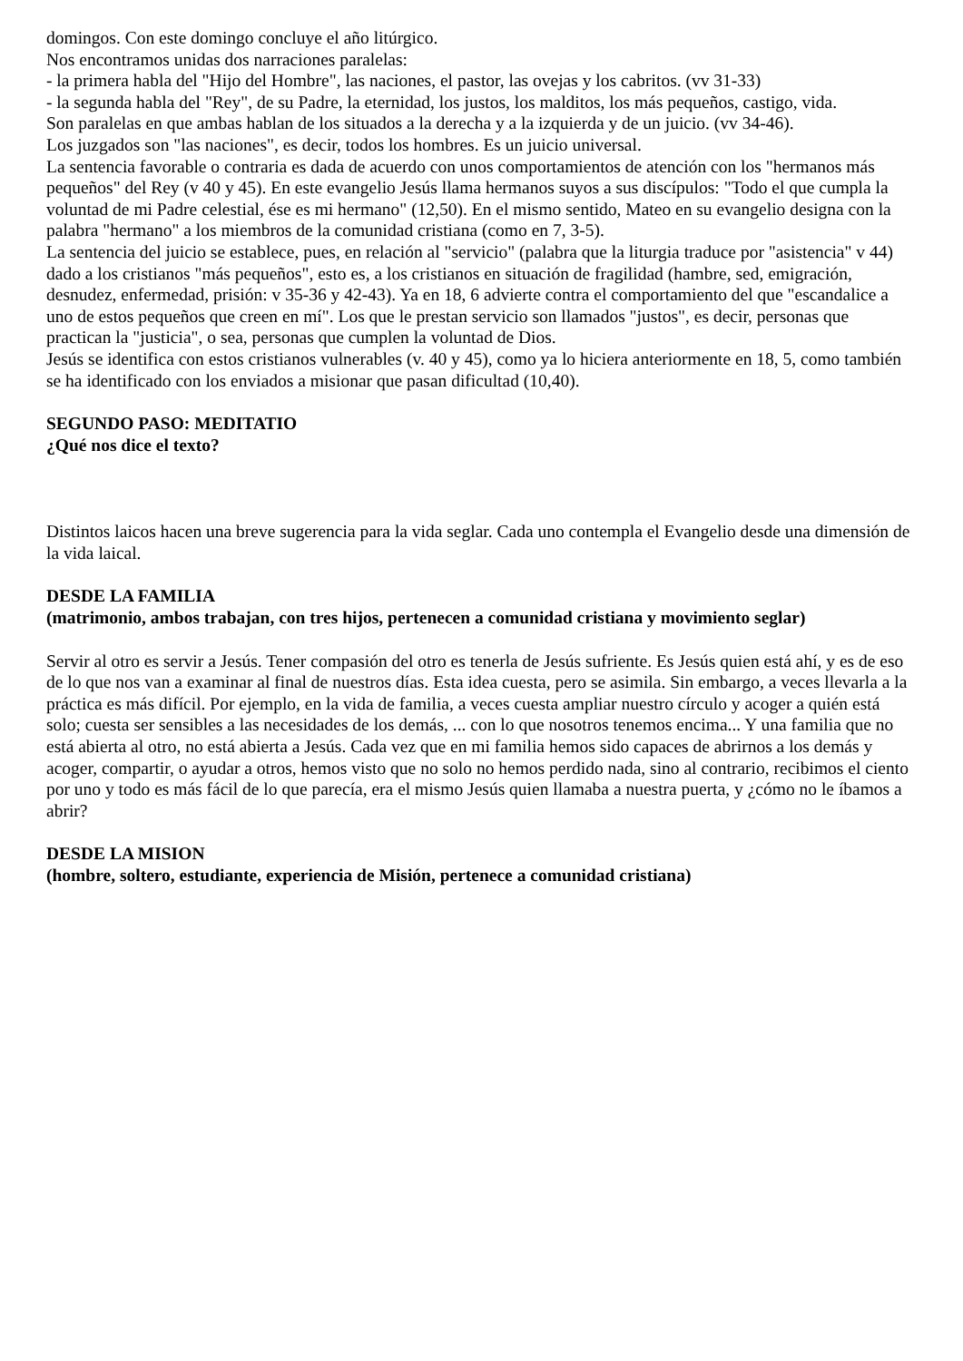domingos. Con este domingo concluye el año litúrgico.
Nos encontramos unidas dos narraciones paralelas:
- la primera habla del "Hijo del Hombre", las naciones, el pastor, las ovejas y los cabritos. (vv 31-33)
- la segunda habla del "Rey", de su Padre, la eternidad, los justos, los malditos, los más pequeños, castigo, vida.
Son paralelas en que ambas hablan de los situados a la derecha y a la izquierda y de un juicio. (vv 34-46).
Los juzgados son "las naciones", es decir, todos los hombres. Es un juicio universal.
La sentencia favorable o contraria es dada de acuerdo con unos comportamientos de atención con los "hermanos más pequeños" del Rey (v 40 y 45). En este evangelio Jesús llama hermanos suyos a sus discípulos: "Todo el que cumpla la voluntad de mi Padre celestial, ése es mi hermano" (12,50). En el mismo sentido, Mateo en su evangelio designa con la palabra "hermano" a los miembros de la comunidad cristiana (como en 7, 3-5).
La sentencia del juicio se establece, pues, en relación al "servicio" (palabra que la liturgia traduce por "asistencia" v 44) dado a los cristianos "más pequeños", esto es, a los cristianos en situación de fragilidad (hambre, sed, emigración, desnudez, enfermedad, prisión: v 35-36 y 42-43). Ya en 18, 6 advierte contra el comportamiento del que "escandalice a uno de estos pequeños que creen en mí". Los que le prestan servicio son llamados "justos", es decir, personas que practican la "justicia", o sea, personas que cumplen la voluntad de Dios.
Jesús se identifica con estos cristianos vulnerables (v. 40 y 45), como ya lo hiciera anteriormente en 18, 5, como también se ha identificado con los enviados a misionar que pasan dificultad (10,40).
SEGUNDO PASO: MEDITATIO
¿Qué nos dice el texto?
Distintos laicos hacen una breve sugerencia para la vida seglar. Cada uno contempla el Evangelio desde una dimensión de la vida laical.
DESDE LA FAMILIA
(matrimonio, ambos trabajan, con tres hijos, pertenecen a comunidad cristiana y movimiento seglar)
Servir al otro es servir a Jesús. Tener compasión del otro es tenerla de Jesús sufriente. Es Jesús quien está ahí, y es de eso de lo que nos van a examinar al final de nuestros días. Esta idea cuesta, pero se asimila. Sin embargo, a veces llevarla a la práctica es más difícil. Por ejemplo, en la vida de familia, a veces cuesta ampliar nuestro círculo y acoger a quién está solo; cuesta ser sensibles a las necesidades de los demás, ... con lo que nosotros tenemos encima... Y una familia que no está abierta al otro, no está abierta a Jesús. Cada vez que en mi familia hemos sido capaces de abrirnos a los demás y acoger, compartir, o ayudar a otros, hemos visto que no solo no hemos perdido nada, sino al contrario, recibimos el ciento por uno y todo es más fácil de lo que parecía, era el mismo Jesús quien llamaba a nuestra puerta, y ¿cómo no le íbamos a abrir?
DESDE LA MISION
(hombre, soltero, estudiante, experiencia de Misión, pertenece a comunidad cristiana)